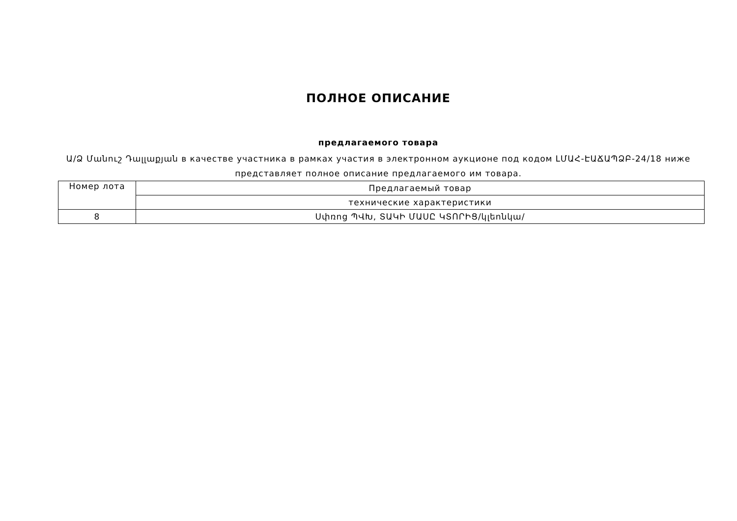ПОЛНОЕ ОПИСАНИЕ
предлагаемого товара
Ա/Ձ Մանուշ Դալլաքյան в качестве участника в рамках участия в электронном аукционе под кодом ԼՄԱՀ-ԷԱՃԱՊՁԲ-24/18 ниже представляет полное описание предлагаемого им товара.
| Номер лота | Предлагаемый товар |
| | технические характеристики |
| 8 | Սփռոց ՊՎԽ, ՏԱԿԻ ՄԱՍԸ ԿՏՈՐԻՑ/կլեոնկա/ |